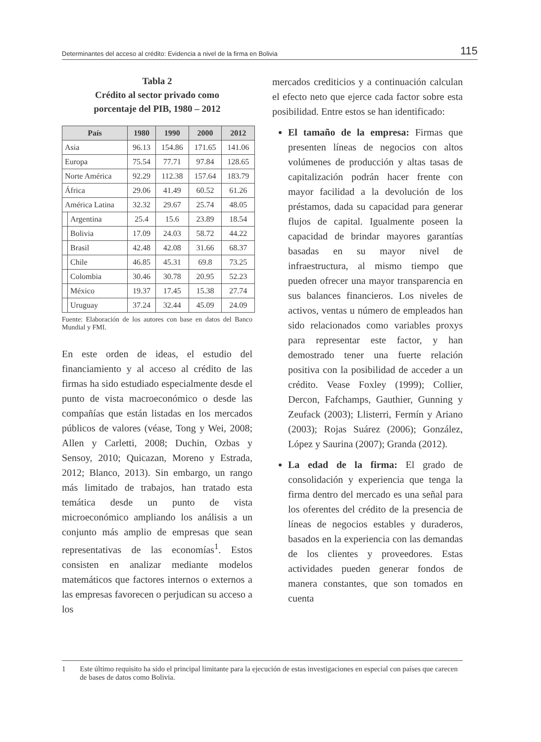Determinantes del acceso al crédito: Evidencia a nivel de la firma en Bolivia 115
Tabla 2
Crédito al sector privado como
porcentaje del PIB, 1980 – 2012
| País | | 1980 | 1990 | 2000 | 2012 |
| --- | --- | --- | --- | --- | --- |
| Asia | | 96.13 | 154.86 | 171.65 | 141.06 |
| Europa | | 75.54 | 77.71 | 97.84 | 128.65 |
| Norte América | | 92.29 | 112.38 | 157.64 | 183.79 |
| África | | 29.06 | 41.49 | 60.52 | 61.26 |
| América Latina | | 32.32 | 29.67 | 25.74 | 48.05 |
| | Argentina | 25.4 | 15.6 | 23.89 | 18.54 |
| | Bolivia | 17.09 | 24.03 | 58.72 | 44.22 |
| | Brasil | 42.48 | 42.08 | 31.66 | 68.37 |
| | Chile | 46.85 | 45.31 | 69.8 | 73.25 |
| | Colombia | 30.46 | 30.78 | 20.95 | 52.23 |
| | México | 19.37 | 17.45 | 15.38 | 27.74 |
| | Uruguay | 37.24 | 32.44 | 45.09 | 24.09 |
Fuente: Elaboración de los autores con base en datos del Banco Mundial y FMI.
En este orden de ideas, el estudio del financiamiento y al acceso al crédito de las firmas ha sido estudiado especialmente desde el punto de vista macroeconómico o desde las compañías que están listadas en los mercados públicos de valores (véase, Tong y Wei, 2008; Allen y Carletti, 2008; Duchin, Ozbas y Sensoy, 2010; Quicazan, Moreno y Estrada, 2012; Blanco, 2013). Sin embargo, un rango más limitado de trabajos, han tratado esta temática desde un punto de vista microeconómico ampliando los análisis a un conjunto más amplio de empresas que sean representativas de las economías<sup>1</sup>. Estos consisten en analizar mediante modelos matemáticos que factores internos o externos a las empresas favorecen o perjudican su acceso a los
mercados crediticios y a continuación calculan el efecto neto que ejerce cada factor sobre esta posibilidad. Entre estos se han identificado:
El tamaño de la empresa: Firmas que presenten líneas de negocios con altos volúmenes de producción y altas tasas de capitalización podrán hacer frente con mayor facilidad a la devolución de los préstamos, dada su capacidad para generar flujos de capital. Igualmente poseen la capacidad de brindar mayores garantías basadas en su mayor nivel de infraestructura, al mismo tiempo que pueden ofrecer una mayor transparencia en sus balances financieros. Los niveles de activos, ventas u número de empleados han sido relacionados como variables proxys para representar este factor, y han demostrado tener una fuerte relación positiva con la posibilidad de acceder a un crédito. Vease Foxley (1999); Collier, Dercon, Fafchamps, Gauthier, Gunning y Zeufack (2003); Llisterri, Fermín y Ariano (2003); Rojas Suárez (2006); González, López y Saurina (2007); Granda (2012).
La edad de la firma: El grado de consolidación y experiencia que tenga la firma dentro del mercado es una señal para los oferentes del crédito de la presencia de líneas de negocios estables y duraderos, basados en la experiencia con las demandas de los clientes y proveedores. Estas actividades pueden generar fondos de manera constantes, que son tomados en cuenta
1 Este último requisito ha sido el principal limitante para la ejecución de estas investigaciones en especial con países que carecen de bases de datos como Bolivia.